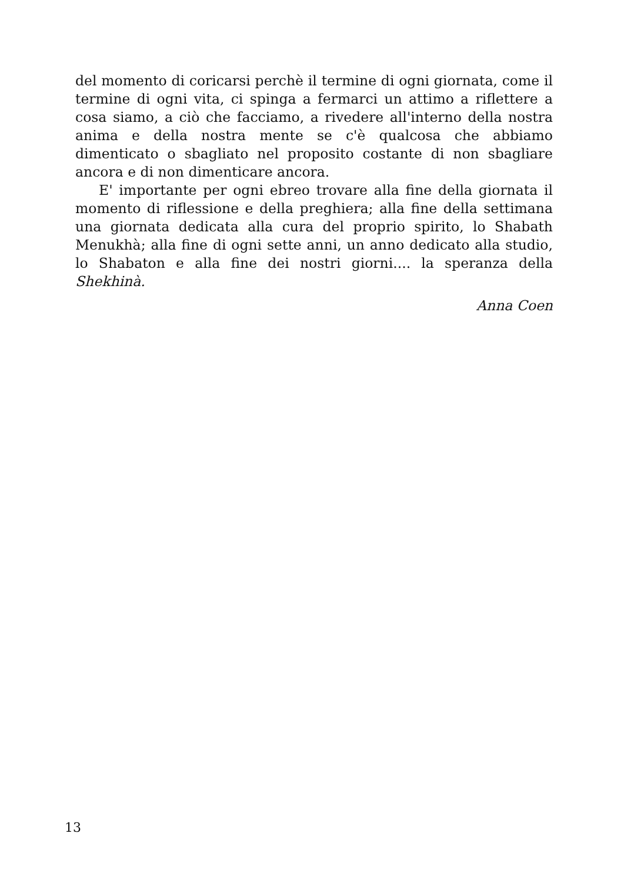del momento di coricarsi perchè il termine di ogni giornata, come il termine di ogni vita, ci spinga a fermarci un attimo a riflettere a cosa siamo, a ciò che facciamo, a rivedere all'interno della nostra anima e della nostra mente se c'è qualcosa che abbiamo dimenticato o sbagliato nel proposito costante di non sbagliare ancora e di non dimenticare ancora.
E' importante per ogni ebreo trovare alla fine della giornata il momento di riflessione e della preghiera; alla fine della settimana una giornata dedicata alla cura del proprio spirito, lo Shabath Menukhà; alla fine di ogni sette anni, un anno dedicato alla studio, lo Shabaton e alla fine dei nostri giorni.... la speranza della Shekhinà.
Anna Coen
13